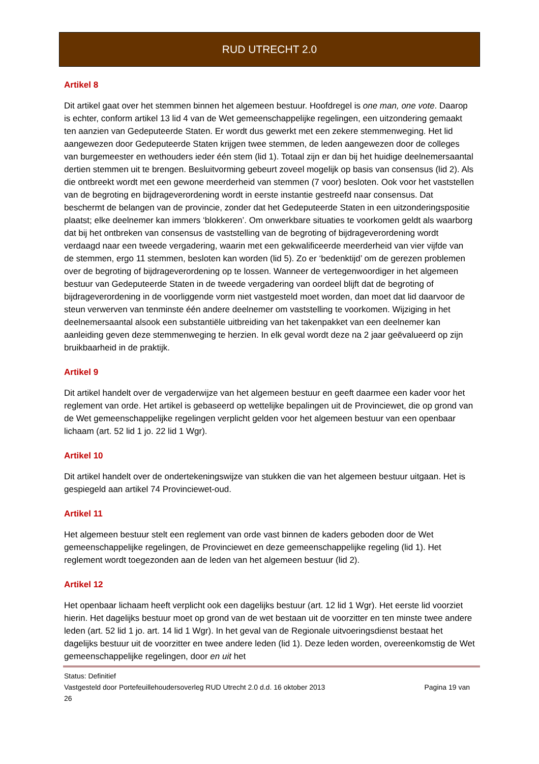RUD UTRECHT 2.0
Artikel 8
Dit artikel gaat over het stemmen binnen het algemeen bestuur. Hoofdregel is one man, one vote. Daarop is echter, conform artikel 13 lid 4 van de Wet gemeenschappelijke regelingen, een uitzondering gemaakt ten aanzien van Gedeputeerde Staten. Er wordt dus gewerkt met een zekere stemmenweging. Het lid aangewezen door Gedeputeerde Staten krijgen twee stemmen, de leden aangewezen door de colleges van burgemeester en wethouders ieder één stem (lid 1). Totaal zijn er dan bij het huidige deelnemersaantal dertien stemmen uit te brengen. Besluitvorming gebeurt zoveel mogelijk op basis van consensus (lid 2). Als die ontbreekt wordt met een gewone meerderheid van stemmen (7 voor) besloten. Ook voor het vaststellen van de begroting en bijdrageverordening wordt in eerste instantie gestreefd naar consensus. Dat beschermt de belangen van de provincie, zonder dat het Gedeputeerde Staten in een uitzonderingspositie plaatst; elke deelnemer kan immers ‘blokkeren’. Om onwerkbare situaties te voorkomen geldt als waarborg dat bij het ontbreken van consensus de vaststelling van de begroting of bijdrageverordening wordt verdaagd naar een tweede vergadering, waarin met een gekwalificeerde meerderheid van vier vijfde van de stemmen, ergo 11 stemmen, besloten kan worden (lid 5). Zo er ‘bedenktijd’ om de gerezen problemen over de begroting of bijdrageverordening op te lossen. Wanneer de vertegenwoordiger in het algemeen bestuur van Gedeputeerde Staten in de tweede vergadering van oordeel blijft dat de begroting of bijdrageverordening in de voorliggende vorm niet vastgesteld moet worden, dan moet dat lid daarvoor de steun verwerven van tenminste één andere deelnemer om vaststelling te voorkomen. Wijziging in het deelnemersaantal alsook een substantiële uitbreiding van het takenpakket van een deelnemer kan aanleiding geven deze stemmenweging te herzien. In elk geval wordt deze na 2 jaar geëvalueerd op zijn bruikbaarheid in de praktijk.
Artikel 9
Dit artikel handelt over de vergaderwijze van het algemeen bestuur en geeft daarmee een kader voor het reglement van orde. Het artikel is gebaseerd op wettelijke bepalingen uit de Provinciewet, die op grond van de Wet gemeenschappelijke regelingen verplicht gelden voor het algemeen bestuur van een openbaar lichaam (art. 52 lid 1 jo. 22 lid 1 Wgr).
Artikel 10
Dit artikel handelt over de ondertekeningswijze van stukken die van het algemeen bestuur uitgaan. Het is gespiegeld aan artikel 74 Provinciewet-oud.
Artikel 11
Het algemeen bestuur stelt een reglement van orde vast binnen de kaders geboden door de Wet gemeenschappelijke regelingen, de Provinciewet en deze gemeenschappelijke regeling (lid 1). Het reglement wordt toegezonden aan de leden van het algemeen bestuur (lid 2).
Artikel 12
Het openbaar lichaam heeft verplicht ook een dagelijks bestuur (art. 12 lid 1 Wgr). Het eerste lid voorziet hierin. Het dagelijks bestuur moet op grond van de wet bestaan uit de voorzitter en ten minste twee andere leden (art. 52 lid 1 jo. art. 14 lid 1 Wgr). In het geval van de Regionale uitvoeringsdienst bestaat het dagelijks bestuur uit de voorzitter en twee andere leden (lid 1). Deze leden worden, overeenkomstig de Wet gemeenschappelijke regelingen, door en uit het
Status: Definitief
Vastgesteld door Portefeuillehoudersoverleg RUD Utrecht 2.0 d.d. 16 oktober 2013 Pagina 19 van
26